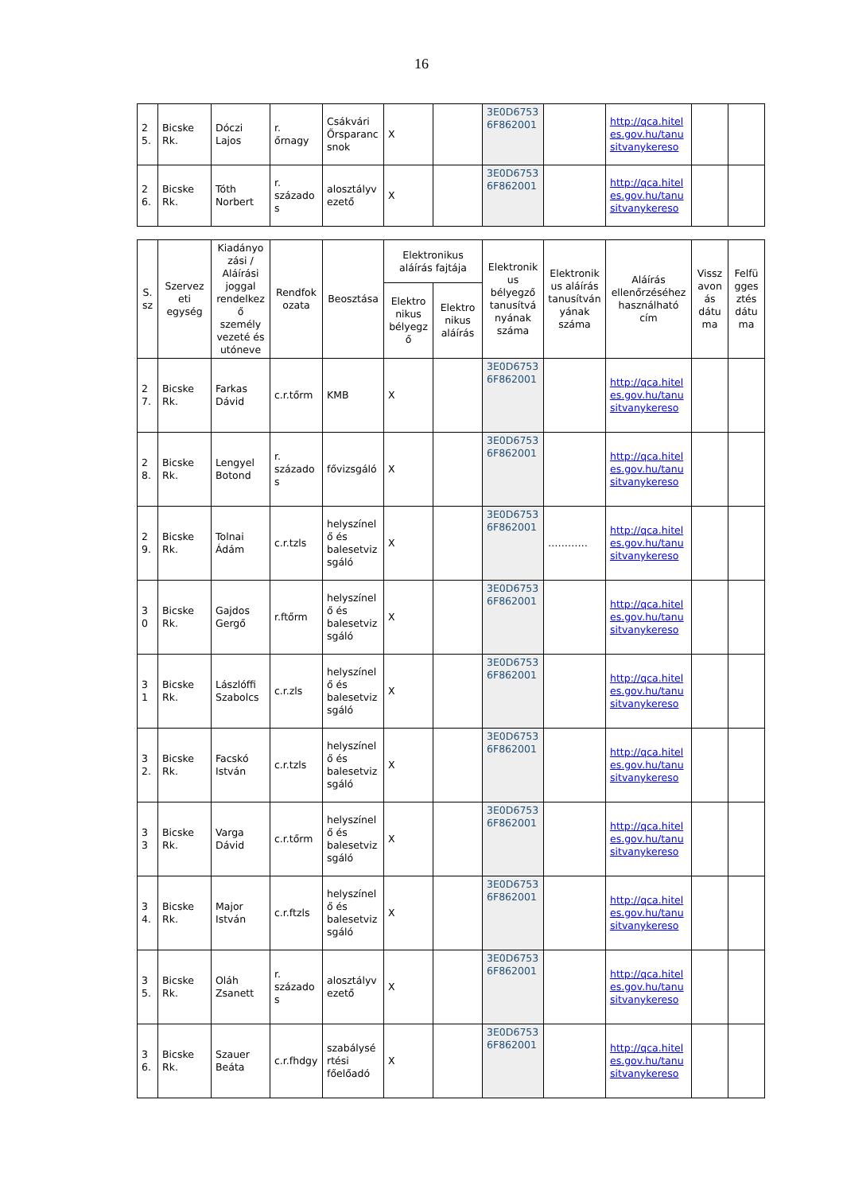16
| 2 5. | Bicske Rk. | Dóczi Lajos | r. őrnagy | Csákvári Őrsparancsnok | X | | 3E0D67536F862001 | | http://qca.hiteles.gov.hu/tanusitvanykereso | | |
| 2 6. | Bicske Rk. | Tóth Norbert | r. százados | alosztályvezető | X | | 3E0D67536F862001 | | http://qca.hiteles.gov.hu/tanusitvanykereso | | |
| S. sz | Szervezeti egység | Kiadányozási / Aláírási joggal rendelkező személy vezeté és utóneve | Rendfokozata | Beosztása | Elektronikus aláírás fajtája | | Elektronikus bélyegző tanusítványának száma | Elektronikus aláírás tanusítványának száma | Aláírás ellenőrzéséhez használható cím | Visszavonás dátuma | Felfüggesztés dátuma |
| --- | --- | --- | --- | --- | --- | --- | --- | --- | --- | --- | --- |
| | | | | | Elektronikus bélyegző | Elektronikus aláírás | | | | | |
| 2 7. | Bicske Rk. | Farkas Dávid | c.r.tőrm | KMB | X | | 3E0D67536F862001 | | http://qca.hiteles.gov.hu/tanusitvanykereso | | |
| 2 8. | Bicske Rk. | Lengyel Botond | r. százados | fővizsgáló | X | | 3E0D67536F862001 | | http://qca.hiteles.gov.hu/tanusitvanykereso | | |
| 2 9. | Bicske Rk. | Tolnai Ádám | c.r.tzls | helyszínelő és balesetvizsgáló | X | | 3E0D67536F862001 | ………… | http://qca.hiteles.gov.hu/tanusitvanykereso | | |
| 3 0 | Bicske Rk. | Gajdos Gergő | r.ftőrm | helyszínelő és balesetvizsgáló | X | | 3E0D67536F862001 | | http://qca.hiteles.gov.hu/tanusitvanykereso | | |
| 3 1 | Bicske Rk. | Lászlóffi Szabolcs | c.r.zls | helyszínelő és balesetvizsgáló | X | | 3E0D67536F862001 | | http://qca.hiteles.gov.hu/tanusitvanykereso | | |
| 3 2. | Bicske Rk. | Facskó István | c.r.tzls | helyszínelő és balesetvizsgáló | X | | 3E0D67536F862001 | | http://qca.hiteles.gov.hu/tanusitvanykereso | | |
| 3 3 | Bicske Rk. | Varga Dávid | c.r.tőrm | helyszínelő és balesetvizsgáló | X | | 3E0D67536F862001 | | http://qca.hiteles.gov.hu/tanusitvanykereso | | |
| 3 4. | Bicske Rk. | Major István | c.r.ftzls | helyszínelő és balesetvizsgáló | X | | 3E0D67536F862001 | | http://qca.hiteles.gov.hu/tanusitvanykereso | | |
| 3 5. | Bicske Rk. | Oláh Zsanett | r. százados | alosztályvezető | X | | 3E0D67536F862001 | | http://qca.hiteles.gov.hu/tanusitvanykereso | | |
| 3 6. | Bicske Rk. | Szauer Beáta | c.r.fhdgy | szabálysértési főelőadó | X | | 3E0D67536F862001 | | http://qca.hiteles.gov.hu/tanusitvanykereso | | |